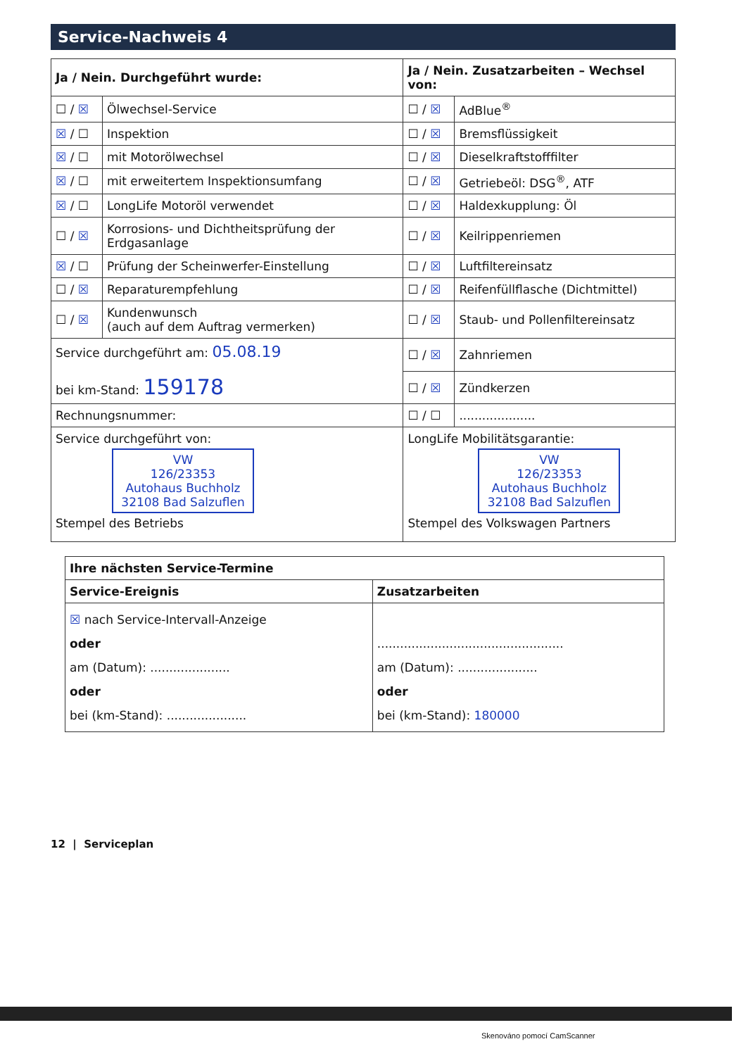Service-Nachweis 4
| Ja / Nein. Durchgeführt wurde: | | Ja / Nein. Zusatzarbeiten – Wechsel von: | |
| --- | --- | --- | --- |
| ☐ / ☒ | Ölwechsel-Service | ☐ / ☒ | AdBlue<sup>®</sup> |
| ☒ / ☐ | Inspektion | ☐ / ☒ | Bremsflüssigkeit |
| ☒ / ☐ | mit Motorölwechsel | ☐ / ☒ | Dieselkraftstofffilter |
| ☒ / ☐ | mit erweitertem Inspektionsumfang | ☐ / ☒ | Getriebeöl: DSG<sup>®</sup>, ATF |
| ☒ / ☐ | LongLife Motoröl verwendet | ☐ / ☒ | Haldexkupplung: Öl |
| ☐ / ☒ | Korrosions- und Dichtheitsprüfung der Erdgasanlage | ☐ / ☒ | Keilrippenriemen |
| ☒ / ☐ | Prüfung der Scheinwerfer-Einstellung | ☐ / ☒ | Luftfiltereinsatz |
| ☐ / ☒ | Reparaturempfehlung | ☐ / ☒ | Reifenfüllflasche (Dichtmittel) |
| ☐ / ☒ | Kundenwunsch (auch auf dem Auftrag vermerken) | ☐ / ☒ | Staub- und Pollenfiltereinsatz |
| Service durchgeführt am: 05.08.19 bei km-Stand: 159178 | | ☐ / ☒ | Zahnriemen |
| | | ☐ / ☒ | Zündkerzen |
| Rechnungsnummer: | | ☐ / ☐ | .................... |
| Service durchgeführt von: VW 126/23353 Autohaus Buchholz 32108 Bad Salzuflen Stempel des Betriebs | | LongLife Mobilitätsgarantie: VW 126/23353 Autohaus Buchholz 32108 Bad Salzuflen Stempel des Volkswagen Partners | |
| Ihre nächsten Service-Termine | |
| --- | --- |
| Service-Ereignis | Zusatzarbeiten |
| ☒ nach Service-Intervall-Anzeige oder am (Datum): ..................... oder bei (km-Stand): ..................... | ................................................. am (Datum): ..................... oder bei (km-Stand): 180000 |
12 | Serviceplan
Skenováno pomocí CamScanner